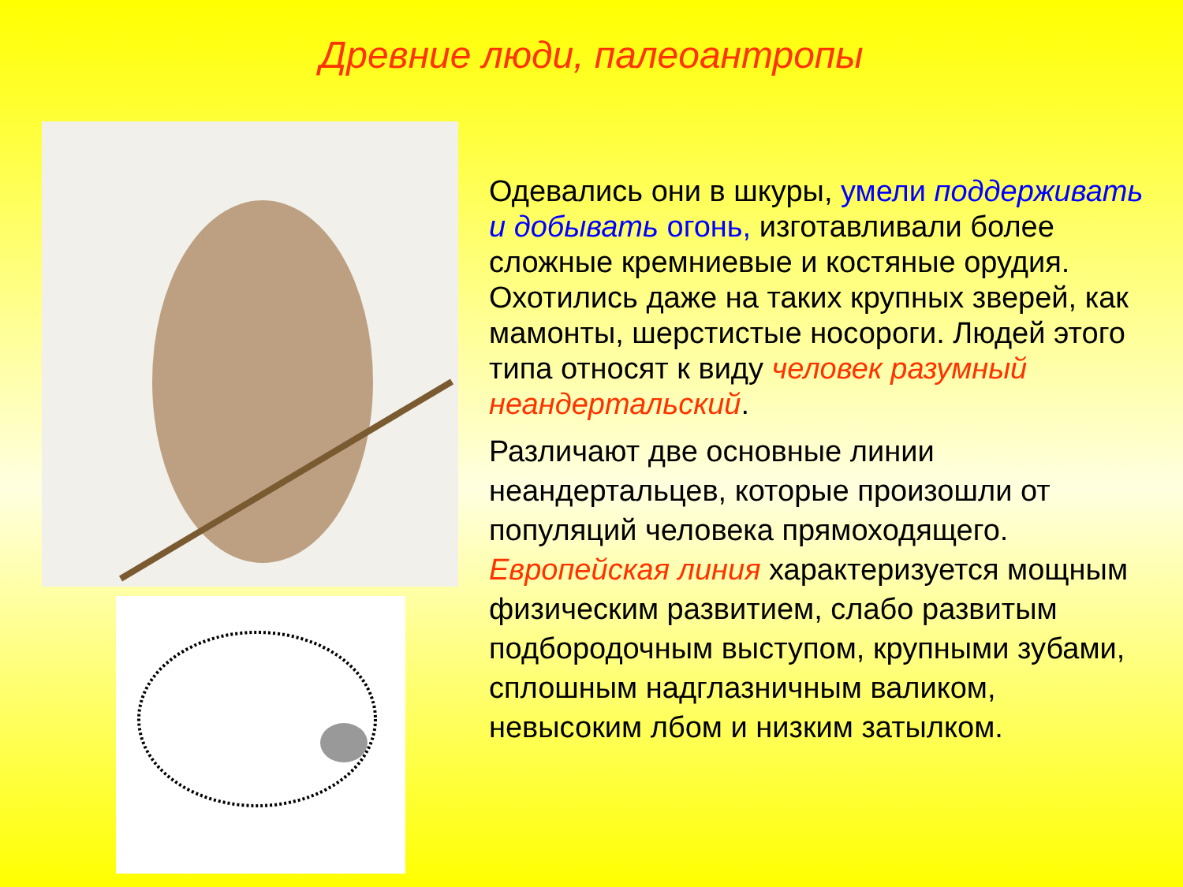Древние люди, палеоантропы
Одевались они в шкуры, умели поддерживать и добывать огонь, изготавливали более сложные кремниевые и костяные орудия. Охотились даже на таких крупных зверей, как мамонты, шерстистые носороги. Людей этого типа относят к виду человек разумный неандертальский.
Различают две основные линии неандертальцев, которые произошли от популяций человека прямоходящего. Европейская линия характеризуется мощным физическим развитием, слабо развитым подбородочным выступом, крупными зубами, сплошным надглазничным валиком, невысоким лбом и низким затылком.